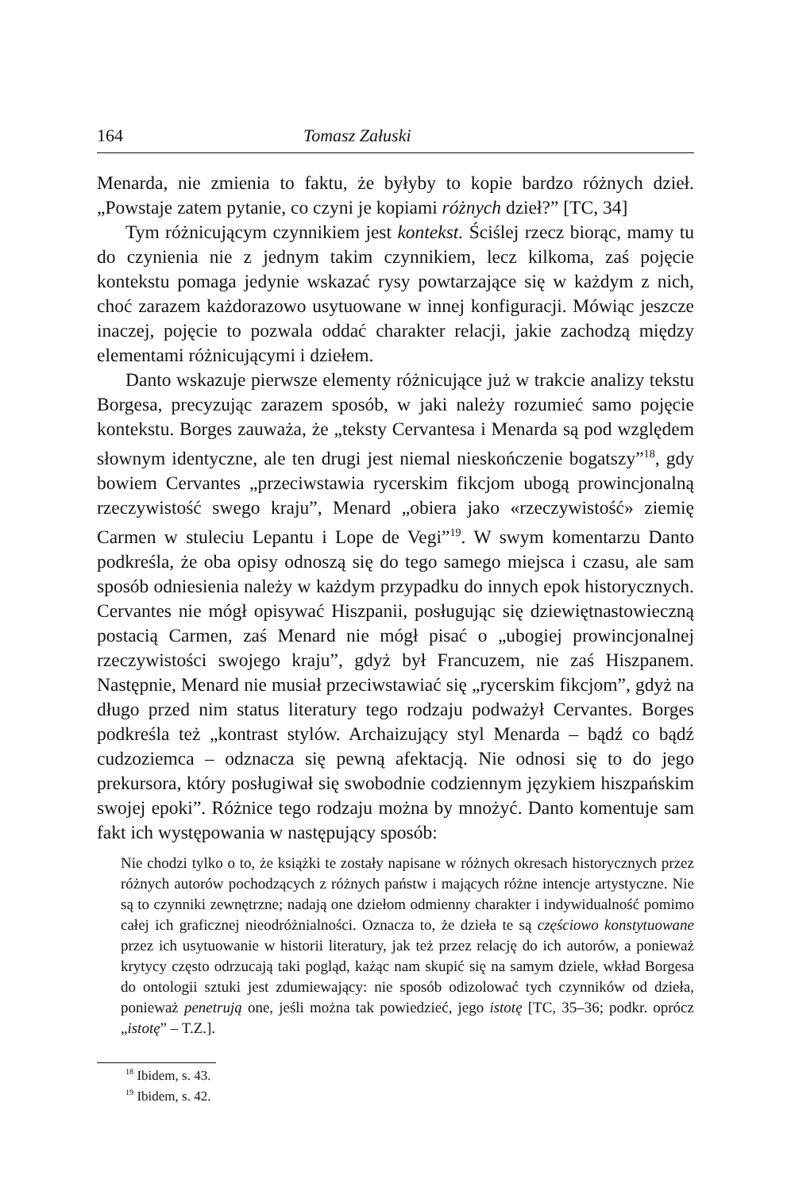164 Tomasz Załuski
Menarda, nie zmienia to faktu, że byłyby to kopie bardzo różnych dzieł. „Powstaje zatem pytanie, co czyni je kopiami różnych dzieł?” [TC, 34]
Tym różnicującym czynnikiem jest kontekst. Ściślej rzecz biorąc, mamy tu do czynienia nie z jednym takim czynnikiem, lecz kilkoma, zaś pojęcie kontekstu pomaga jedynie wskazać rysy powtarzające się w każdym z nich, choć zarazem każdorazowo usytuowane w innej konfiguracji. Mówiąc jeszcze inaczej, pojęcie to pozwala oddać charakter relacji, jakie zachodzą między elementami różnicującymi i dziełem.
Danto wskazuje pierwsze elementy różnicujące już w trakcie analizy tekstu Borgesa, precyzując zarazem sposób, w jaki należy rozumieć samo pojęcie kontekstu. Borges zauważa, że „teksty Cervantesa i Menarda są pod względem słownym identyczne, ale ten drugi jest niemal nieskończenie bogatszy”<sup>18</sup>, gdy bowiem Cervantes „przeciwstawia rycerskim fikcjom ubogą prowincjonalną rzeczywistość swego kraju”, Menard „obiera jako «rzeczywistość» ziemię Carmen w stuleciu Lepantu i Lope de Vegi”<sup>19</sup>. W swym komentarzu Danto podkreśla, że oba opisy odnoszą się do tego samego miejsca i czasu, ale sam sposób odniesienia należy w każdym przypadku do innych epok historycznych. Cervantes nie mógł opisywać Hiszpanii, posługując się dziewiętnastowieczną postacią Carmen, zaś Menard nie mógł pisać o „ubogiej prowincjonalnej rzeczywistości swojego kraju”, gdyż był Francuzem, nie zaś Hiszpanem. Następnie, Menard nie musiał przeciwstawiać się „rycerskim fikcjom”, gdyż na długo przed nim status literatury tego rodzaju podważył Cervantes. Borges podkreśla też „kontrast stylów. Archaizujący styl Menarda – bądź co bądź cudzoziemca – odznacza się pewną afektacją. Nie odnosi się to do jego prekursora, który posługiwał się swobodnie codziennym językiem hiszpańskim swojej epoki”. Różnice tego rodzaju można by mnożyć. Danto komentuje sam fakt ich występowania w następujący sposób:
Nie chodzi tylko o to, że książki te zostały napisane w różnych okresach historycznych przez różnych autorów pochodzących z różnych państw i mających różne intencje artystyczne. Nie są to czynniki zewnętrzne; nadają one dziełom odmienny charakter i indywidualność pomimo całej ich graficznej nieodróżnialności. Oznacza to, że dzieła te są częściowo konstytuowane przez ich usytuowanie w historii literatury, jak też przez relację do ich autorów, a ponieważ krytycy często odrzucają taki pogląd, każąc nam skupić się na samym dziele, wkład Borgesa do ontologii sztuki jest zdumiewający: nie sposób odizolować tych czynników od dzieła, ponieważ penetrują one, jeśli można tak powiedzieć, jego istotę [TC, 35–36; podkr. oprócz „istotę” – T.Z.].
<sup>18</sup> Ibidem, s. 43.
<sup>19</sup> Ibidem, s. 42.